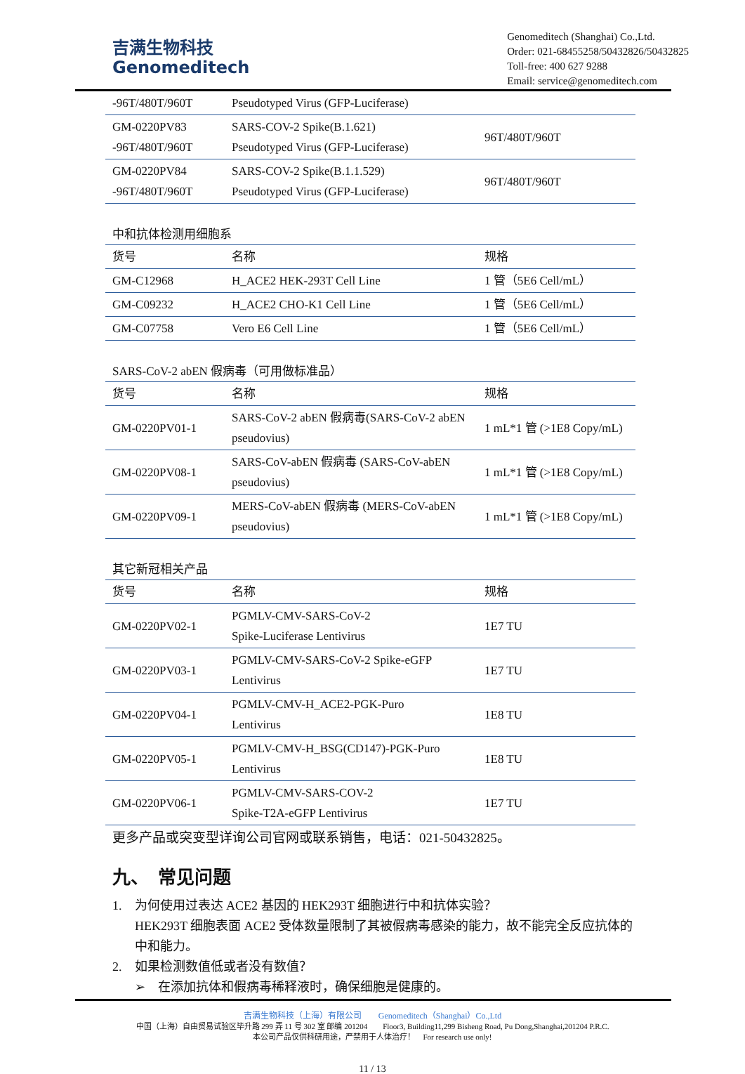吉满生物科技
Genomeditech
Genomeditech (Shanghai) Co.,Ltd.
Order: 021-68455258/50432826/50432825
Toll-free: 400 627 9288
Email: service@genomeditech.com
| -96T/480T/960T | Pseudotyped Virus (GFP-Luciferase) | |
| GM-0220PV83 -96T/480T/960T | SARS-COV-2 Spike(B.1.621) Pseudotyped Virus (GFP-Luciferase) | 96T/480T/960T |
| GM-0220PV84 -96T/480T/960T | SARS-COV-2 Spike(B.1.1.529) Pseudotyped Virus (GFP-Luciferase) | 96T/480T/960T |
中和抗体检测用细胞系
| 货号 | 名称 | 规格 |
| --- | --- | --- |
| GM-C12968 | H_ACE2 HEK-293T Cell Line | 1 管（5E6 Cell/mL） |
| GM-C09232 | H_ACE2 CHO-K1 Cell Line | 1 管（5E6 Cell/mL） |
| GM-C07758 | Vero E6 Cell Line | 1 管（5E6 Cell/mL） |
SARS-CoV-2 abEN 假病毒（可用做标准品）
| 货号 | 名称 | 规格 |
| --- | --- | --- |
| GM-0220PV01-1 | SARS-CoV-2 abEN 假病毒(SARS-CoV-2 abEN pseudovius) | 1 mL*1 管 (>1E8 Copy/mL) |
| GM-0220PV08-1 | SARS-CoV-abEN 假病毒 (SARS-CoV-abEN pseudovius) | 1 mL*1 管 (>1E8 Copy/mL) |
| GM-0220PV09-1 | MERS-CoV-abEN 假病毒 (MERS-CoV-abEN pseudovius) | 1 mL*1 管 (>1E8 Copy/mL) |
其它新冠相关产品
| 货号 | 名称 | 规格 |
| --- | --- | --- |
| GM-0220PV02-1 | PGMLV-CMV-SARS-CoV-2 Spike-Luciferase Lentivirus | 1E7 TU |
| GM-0220PV03-1 | PGMLV-CMV-SARS-CoV-2 Spike-eGFP Lentivirus | 1E7 TU |
| GM-0220PV04-1 | PGMLV-CMV-H_ACE2-PGK-Puro Lentivirus | 1E8 TU |
| GM-0220PV05-1 | PGMLV-CMV-H_BSG(CD147)-PGK-Puro Lentivirus | 1E8 TU |
| GM-0220PV06-1 | PGMLV-CMV-SARS-COV-2 Spike-T2A-eGFP Lentivirus | 1E7 TU |
更多产品或突变型详询公司官网或联系销售，电话：021-50432825。
九、　常见问题
1.　为何使用过表达 ACE2 基因的 HEK293T 细胞进行中和抗体实验？
HEK293T 细胞表面 ACE2 受体数量限制了其被假病毒感染的能力，故不能完全反应抗体的中和能力。
2.　如果检测数值低或者没有数值？
➢　在添加抗体和假病毒稀释液时，确保细胞是健康的。
吉满生物科技（上海）有限公司　　Genomeditech（Shanghai）Co.,Ltd
中国（上海）自由贸易试验区毕升路 299 弄 11 号 302 室 邮编 201204　　Floor3, Building11,299 Bisheng Road, Pu Dong,Shanghai,201204 P.R.C.
本公司产品仅供科研用途，严禁用于人体治疗！　For research use only!
11 / 13